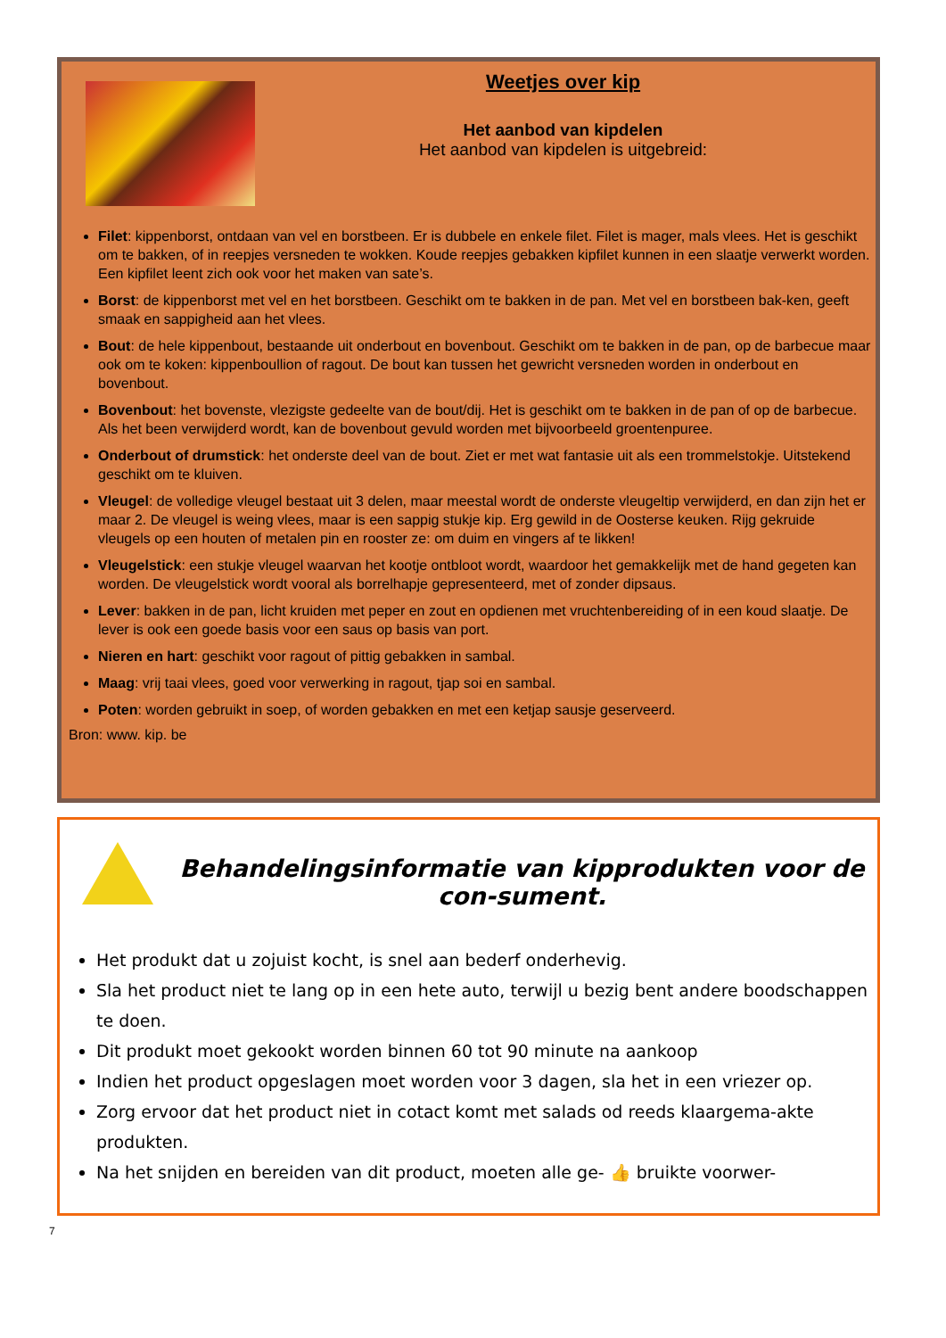Weetjes over kip
Het aanbod van kipdelen
Het aanbod van kipdelen is uitgebreid:
Filet: kippenborst, ontdaan van vel en borstbeen. Er is dubbele en enkele filet. Filet is mager, mals vlees. Het is geschikt om te bakken, of in reepjes versneden te wokken. Koude reepjes gebakken kipfilet kunnen in een slaatje verwerkt worden. Een kipfilet leent zich ook voor het maken van sate’s.
Borst: de kippenborst met vel en het borstbeen. Geschikt om te bakken in de pan. Met vel en borstbeen bak-ken, geeft smaak en sappigheid aan het vlees.
Bout: de hele kippenbout, bestaande uit onderbout en bovenbout. Geschikt om te bakken in de pan, op de barbecue maar ook om te koken: kippenboullion of ragout. De bout kan tussen het gewricht versneden worden in onderbout en bovenbout.
Bovenbout: het bovenste, vlezigste gedeelte van de bout/dij. Het is geschikt om te bakken in de pan of op de barbecue. Als het been verwijderd wordt, kan de bovenbout gevuld worden met bijvoorbeeld groentenpuree.
Onderbout of drumstick: het onderste deel van de bout. Ziet er met wat fantasie uit als een trommelstokje. Uitstekend geschikt om te kluiven.
Vleugel: de volledige vleugel bestaat uit 3 delen, maar meestal wordt de onderste vleugeltip verwijderd, en dan zijn het er maar 2. De vleugel is weing vlees, maar is een sappig stukje kip. Erg gewild in de Oosterse keuken. Rijg gekruide vleugels op een houten of metalen pin en rooster ze: om duim en vingers af te likken!
Vleugelstick: een stukje vleugel waarvan het kootje ontbloot wordt, waardoor het gemakkelijk met de hand gegeten kan worden. De vleugelstick wordt vooral als borrelhapje gepresenteerd, met of zonder dipsaus.
Lever: bakken in de pan, licht kruiden met peper en zout en opdienen met vruchtenbereiding of in een koud slaatje. De lever is ook een goede basis voor een saus op basis van port.
Nieren en hart: geschikt voor ragout of pittig gebakken in sambal.
Maag: vrij taai vlees, goed voor verwerking in ragout, tjap soi en sambal.
Poten: worden gebruikt in soep, of worden gebakken en met een ketjap sausje geserveerd.
Bron: www. kip. be
Behandelingsinformatie van kipprodukten voor de con-sument.
Het produkt dat u zojuist kocht, is snel aan bederf onderhevig.
Sla het product niet te lang op in een hete auto, terwijl u bezig bent andere boodschappen te doen.
Dit produkt moet gekookt worden binnen 60 tot 90 minute na aankoop
Indien het product opgeslagen moet worden voor 3 dagen, sla het in een vriezer op.
Zorg ervoor dat het product niet in cotact komt met salads od reeds klaargema-akte produkten.
Na het snijden en bereiden van dit product, moeten alle ge- 👍 bruikte voorwer-
7